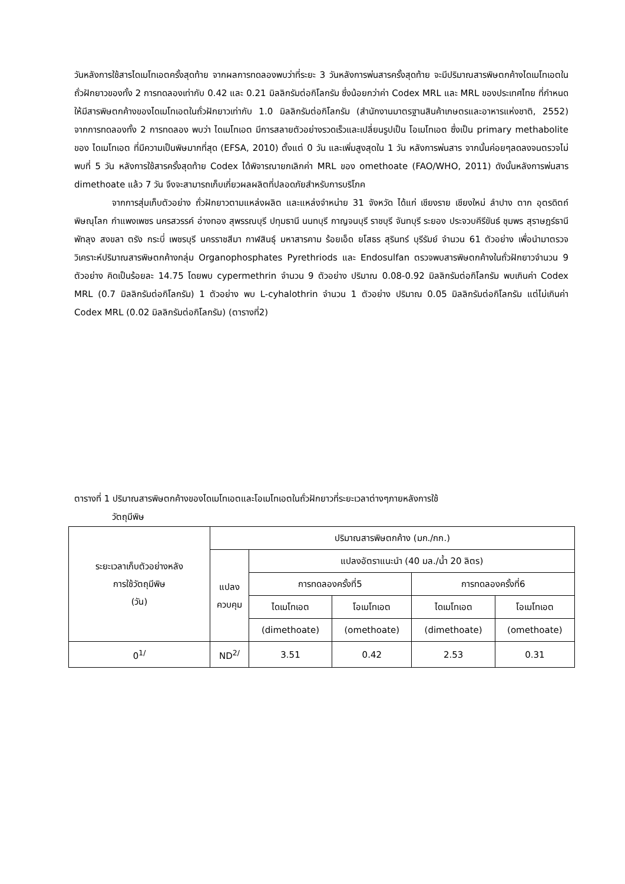วันหลังการใช้สารไดเมโทเอตครั้งสุดท้าย จากผลการทดลองพบว่าที่ระยะ 3 วันหลังการพ่นสารครั้งสุดท้าย จะมีปริมาณสารพิษตกค้างไดเมโทเอตในถั่วฝักยาวของทั้ง 2 การทดลองเท่ากับ 0.42 และ 0.21 มิลลิกรัมต่อกิโลกรัม ซึ่งน้อยกว่าค่า Codex MRL และ MRL ของประเทศไทย ที่กำหนดให้มีสารพิษตกค้างของไดเมโทเอตในถั่วฝักยาวเท่ากับ 1.0 มิลลิกรัมต่อกิโลกรัม (สำนักงานมาตรฐานสินค้าเกษตรและอาหารแห่งชาติ, 2552) จากการทดลองทั้ง 2 การทดลอง พบว่า ไดเมโทเอต มีการสลายตัวอย่างรวดเร็วและเปลี่ยนรูปเป็น โอเมโทเอต ซึ่งเป็น primary methabolite ของ ไดเมโทเอต ที่มีความเป็นพิษมากที่สุด (EFSA, 2010) ตั้งแต่ 0 วัน และเพิ่มสูงสุดใน 1 วัน หลังการพ่นสาร จากนั้นค่อยๆลดลงจนตรวจไม่พบที่ 5 วัน หลังการใช้สารครั้งสุดท้าย Codex ได้พิจารณายกเลิกค่า MRL ของ omethoate (FAO/WHO, 2011) ดังนั้นหลังการพ่นสาร dimethoate แล้ว 7 วัน จึงจะสามารถเก็บเกี่ยวผลผลิตที่ปลอดภัยสำหรับการบริโภค
จากการสุ่มเก็บตัวอย่าง ถั่วฝักยาวตามแหล่งผลิต และแหล่งจำหน่าย 31 จังหวัด ได้แก่ เชียงราย เชียงใหม่ ลำปาง ตาก อุตรดิตถ์ พิษณุโลก กำแพงเพชร นครสวรรค์ อ่างทอง สุพรรณบุรี ปทุมธานี นนทบุรี กาญจนบุรี ราชบุรี จันทบุรี ระยอง ประจวบคีรีขันธ์ ชุมพร สุราษฎร์ธานี พัทลุง สงขลา ตรัง กระบี่ เพชรบุรี นครราชสีมา กาฬสินธุ์ มหาสารคาม ร้อยเอ็ด ยโสธร สุรินทร์ บุรีรัมย์ จำนวน 61 ตัวอย่าง เพื่อนำมาตรวจวิเคราะห์ปริมาณสารพิษตกค้างกลุ่ม Organophosphates Pyrethriods และ Endosulfan ตรวจพบสารพิษตกค้างในถั่วฝักยาวจำนวน 9 ตัวอย่าง คิดเป็นร้อยละ 14.75 โดยพบ cypermethrin จำนวน 9 ตัวอย่าง ปริมาณ 0.08-0.92 มิลลิกรัมต่อกิโลกรัม พบเกินค่า Codex MRL (0.7 มิลลิกรัมต่อกิโลกรัม) 1 ตัวอย่าง พบ L-cyhalothrin จำนวน 1 ตัวอย่าง ปริมาณ 0.05 มิลลิกรัมต่อกิโลกรัม แต่ไม่เกินค่า Codex MRL (0.02 มิลลิกรัมต่อกิโลกรัม) (ตารางที่2)
ตารางที่ 1 ปริมาณสารพิษตกค้างของไดเมโทเอตและโอเมโทเอตในถั่วฝักยาวที่ระยะเวลาต่างๆภายหลังการใช้
วัตถุมีพิษ
| ระยะเวลาเก็บตัวอย่างหลัง การใช้วัตถุมีพิษ (วัน) | ปริมาณสารพิษตกค้าง (มก./กก.) | | | | |
| --- | --- | --- | --- | --- | --- |
| | แปลง ควบคุม | แปลงอัตราแนะนำ (40 มล./น้ำ 20 ลิตร) | | | |
| | | การทดลองครั้งที่5 | | การทดลองครั้งที่6 | |
| | | ไดเมโทเอต | โอเมโทเอต | ไดเมโทเอต | โอเมโทเอต |
| | | (dimethoate) | (omethoate) | (dimethoate) | (omethoate) |
| 0<sup>1/</sup> | ND<sup>2/</sup> | 3.51 | 0.42 | 2.53 | 0.31 |